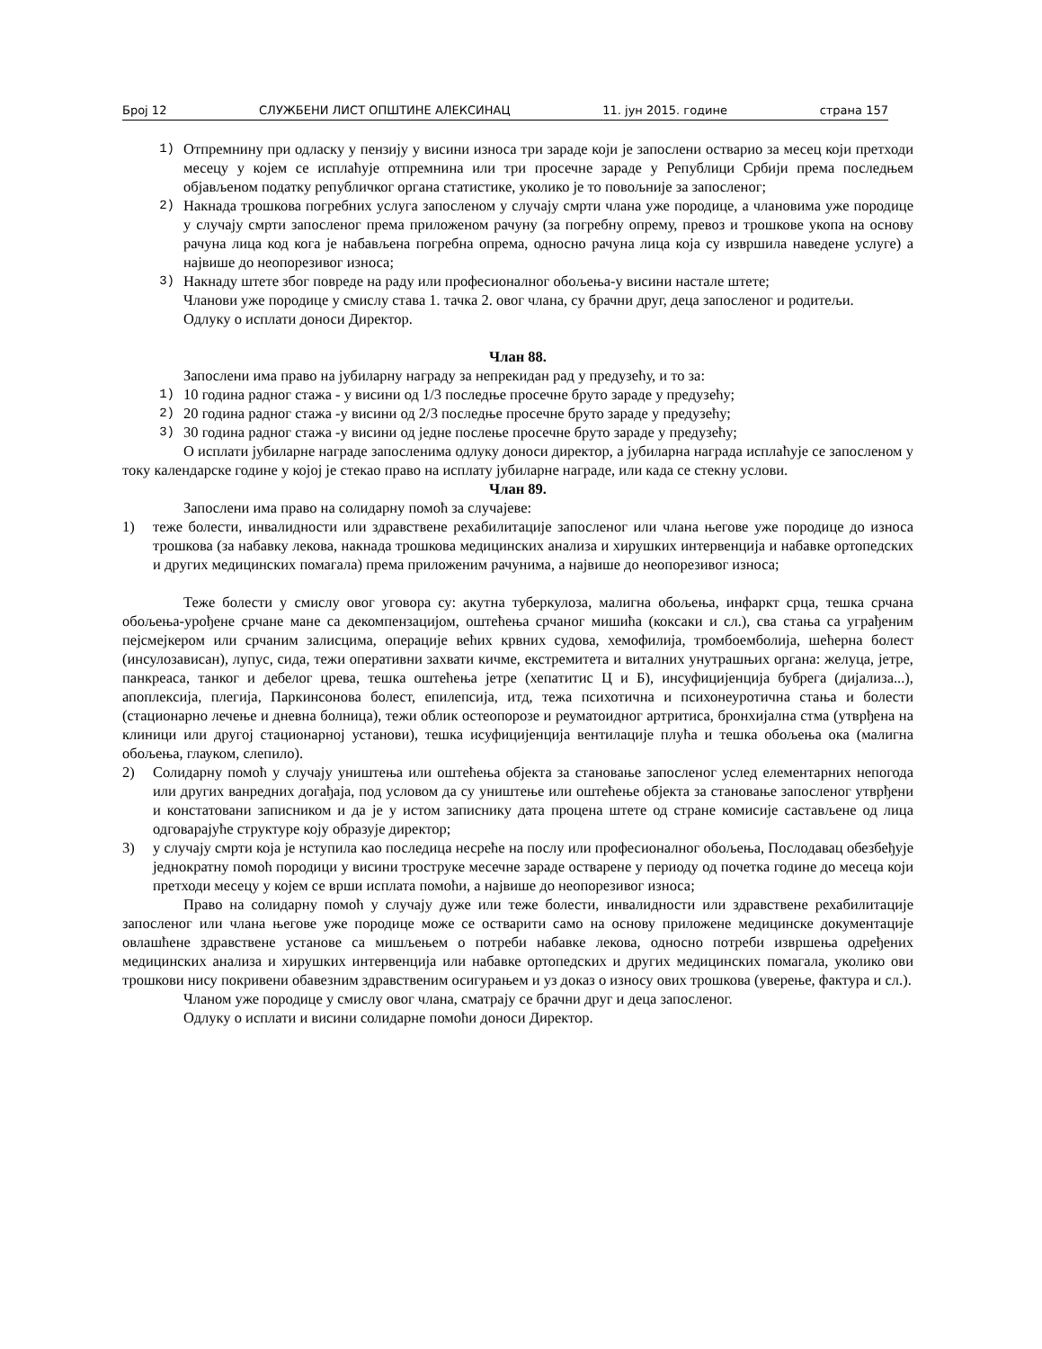Број 12 СЛУЖБЕНИ ЛИСТ ОПШТИНЕ АЛЕКСИНАЦ 11. јун 2015. године страна 157
1)
Отпремнину при одласку у пензију у висини износа три зараде који је запослени остварио за месец који претходи месецу у којем се исплаћује отпремнина или три просечне зараде у Републици Србији према последњем објављеном податку републичког органа статистике, уколико је то повољније за запосленог;
2)
Накнада трошкова погребних услуга запосленом у случају смрти члана уже породице, а члановима уже породице у случају смрти запосленог према приложеном рачуну (за погребну опрему, превоз и трошкове укопа на основу рачуна лица код кога је набављена погребна опрема, односно рачуна лица која су извршила наведене услуге) а највише до неопорезивог износа;
3)
Накнаду штете због повреде на раду или професионалног обољења-у висини настале штете;
Чланови уже породице у смислу става 1. тачка 2. овог члана, су брачни друг, деца запосленог и родитељи.
Одлуку о исплати доноси Директор.
Члан 88.
Запослени има право на јубиларну награду за непрекидан рад у предузећу, и то за:
1)
10 година радног стажа - у висини од 1/3 последње просечне бруто зараде у предузећу;
2)
20 година радног стажа -у висини од 2/3 последње просечне бруто зараде у предузећу;
3)
30 година радног стажа -у висини од једне послење просечне бруто зараде у предузећу;
О исплати јубиларне награде запосленима одлуку доноси директор, а јубиларна награда исплаћује се запосленом у току календарске године у којој је стекао право на исплату јубиларне награде, или када се стекну услови.
Члан 89.
Запослени има право на солидарну помоћ за случајеве:
1) теже болести, инвалидности или здравствене рехабилитације запосленог или члана његове уже породице до износа трошкова (за набавку лекова, накнада трошкова медицинских анализа и хирушких интервенција и набавке ортопедских и других медицинских помагала) према приложеним рачунима, а највише до неопорезивог износа;
Теже болести у смислу овог уговора су: акутна туберкулоза, малигна обољења, инфаркт срца, тешка срчана обољења-урођене срчане мане са декомпензацијом, оштећења срчаног мишића (коксаки и сл.), сва стања са уграђеним пејсмејкером или срчаним залисцима, операције већих крвних судова, хемофилија, тромбоемболија, шећерна болест (инсулозависан), лупус, сида, тежи оперативни захвати кичме, екстремитета и виталних унутрашњих органа: желуца, јетре, панкреаса, танког и дебелог црева, тешка оштећења јетре (хепатитис Ц и Б), инсуфицијенција бубрега (дијализа...), апоплексија, плегија, Паркинсонова болест, епилепсија, итд, тежа психотична и психонеуротична стања и болести (стационарно лечење и дневна болница), тежи облик остеопорозе и реуматоидног артритиса, бронхијална стма (утврђена на клиници или другој стационарној установи), тешка исуфицијенција вентилације плућа и тешка обољења ока (малигна обољења, глауком, слепило).
2) Солидарну помоћ у случају уништења или оштећења објекта за становање запосленог услед елементарних непогода или других ванредних догађаја, под условом да су уништење или оштећење објекта за становање запосленог утврђени и констатовани записником и да је у истом записнику дата процена штете од стране комисије састављене од лица одговарајуће структуре коју образује директор;
3) у случају смрти која је нступила као последица несреће на послу или професионалног обољења, Послодавац обезбеђује једнократну помоћ породици у висини троструке месечне зараде остварене у периоду од почетка године до месеца који претходи месецу у којем се врши исплата помоћи, а највише до неопорезивог износа;
Право на солидарну помоћ у случају дуже или теже болести, инвалидности или здравствене рехабилитације запосленог или члана његове уже породице може се остварити само на основу приложене медицинске документације овлашћене здравствене установе са мишљењем о потреби набавке лекова, односно потреби извршења одређених медицинских анализа и хирушких интервенција или набавке ортопедских и других медицинских помагала, уколико ови трошкови нису покривени обавезним здравственим осигурањем и уз доказ о износу ових трошкова (уверење, фактура и сл.).
Чланом уже породице у смислу овог члана, сматрају се брачни друг и деца запосленог.
Одлуку о исплати и висини солидарне помоћи доноси Директор.